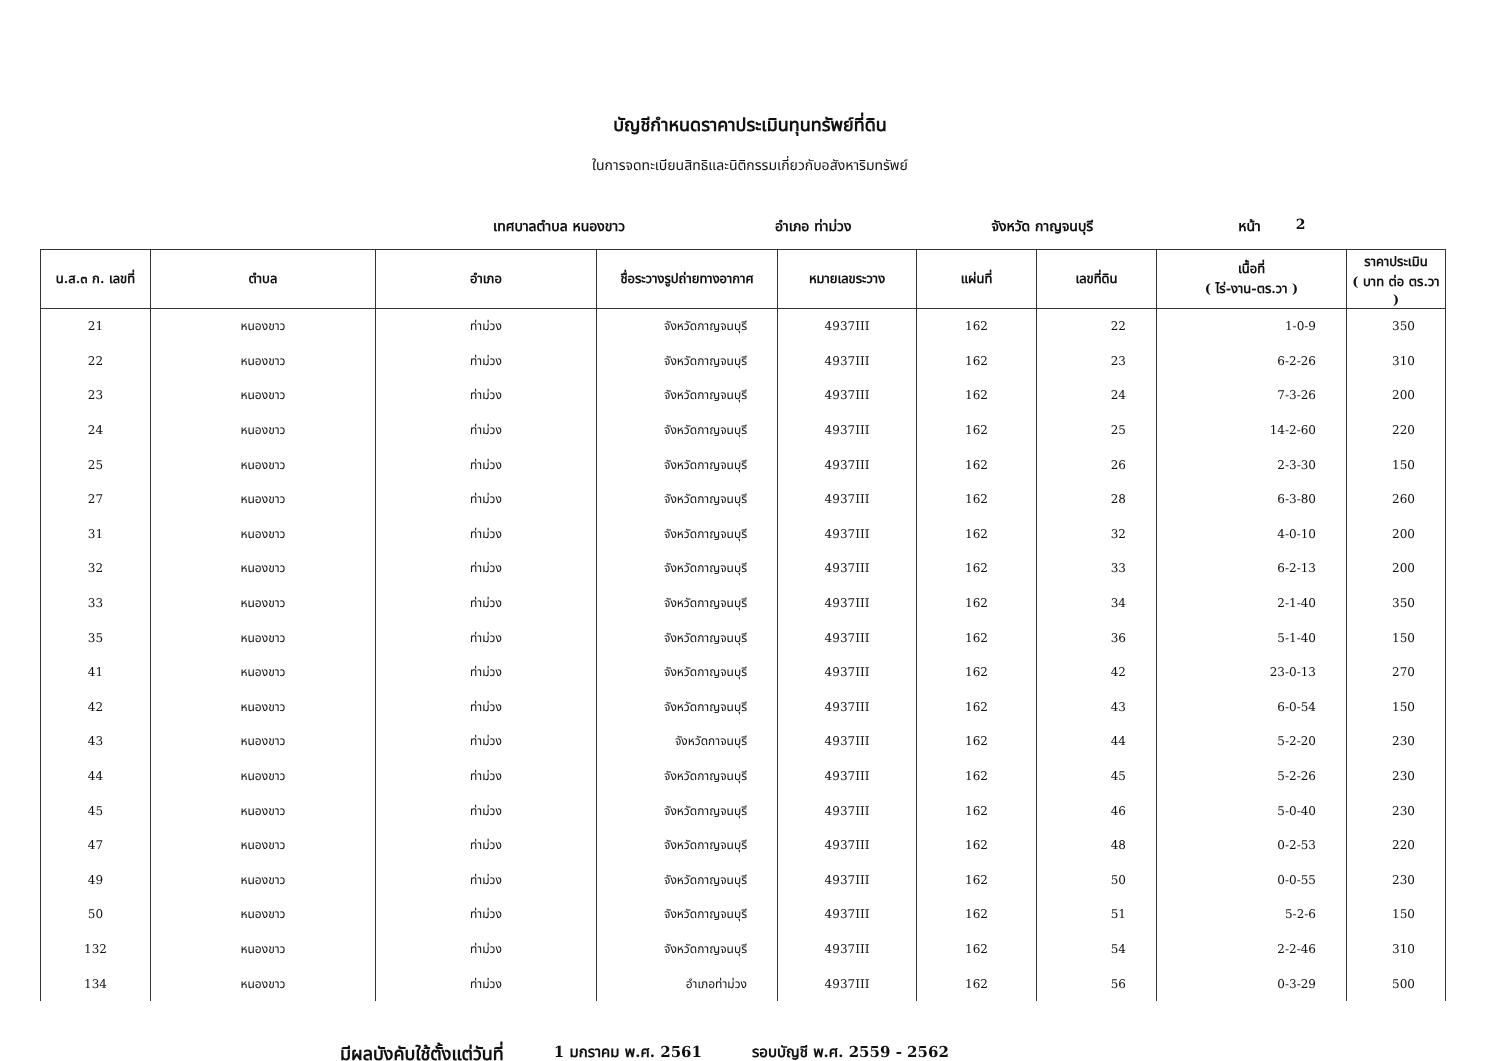บัญชีกำหนดราคาประเมินทุนทรัพย์ที่ดิน
ในการจดทะเบียนสิทธิและนิติกรรมเกี่ยวกับอสังหาริมทรัพย์
เทศบาลตำบล หนองขาว อำเภอ ท่าม่วง จังหวัด กาญจนบุรี หน้า 2
| น.ส.๓ ก. เลขที่ | ตำบล | อำเภอ | ชื่อระวางรูปถ่ายทางอากาศ | หมายเลขระวาง | แผ่นที่ | เลขที่ดิน | เนื้อที่ ( ไร่-งาน-ตร.วา ) | ราคาประเมิน ( บาท ต่อ ตร.วา ) |
| --- | --- | --- | --- | --- | --- | --- | --- | --- |
| 21 | หนองขาว | ท่าม่วง | จังหวัดกาญจนบุรี | 4937III | 162 | 22 | 1-0-9 | 350 |
| 22 | หนองขาว | ท่าม่วง | จังหวัดกาญจนบุรี | 4937III | 162 | 23 | 6-2-26 | 310 |
| 23 | หนองขาว | ท่าม่วง | จังหวัดกาญจนบุรี | 4937III | 162 | 24 | 7-3-26 | 200 |
| 24 | หนองขาว | ท่าม่วง | จังหวัดกาญจนบุรี | 4937III | 162 | 25 | 14-2-60 | 220 |
| 25 | หนองขาว | ท่าม่วง | จังหวัดกาญจนบุรี | 4937III | 162 | 26 | 2-3-30 | 150 |
| 27 | หนองขาว | ท่าม่วง | จังหวัดกาญจนบุรี | 4937III | 162 | 28 | 6-3-80 | 260 |
| 31 | หนองขาว | ท่าม่วง | จังหวัดกาญจนบุรี | 4937III | 162 | 32 | 4-0-10 | 200 |
| 32 | หนองขาว | ท่าม่วง | จังหวัดกาญจนบุรี | 4937III | 162 | 33 | 6-2-13 | 200 |
| 33 | หนองขาว | ท่าม่วง | จังหวัดกาญจนบุรี | 4937III | 162 | 34 | 2-1-40 | 350 |
| 35 | หนองขาว | ท่าม่วง | จังหวัดกาญจนบุรี | 4937III | 162 | 36 | 5-1-40 | 150 |
| 41 | หนองขาว | ท่าม่วง | จังหวัดกาญจนบุรี | 4937III | 162 | 42 | 23-0-13 | 270 |
| 42 | หนองขาว | ท่าม่วง | จังหวัดกาญจนบุรี | 4937III | 162 | 43 | 6-0-54 | 150 |
| 43 | หนองขาว | ท่าม่วง | จังหวัดกาจนบุรี | 4937III | 162 | 44 | 5-2-20 | 230 |
| 44 | หนองขาว | ท่าม่วง | จังหวัดกาญจนบุรี | 4937III | 162 | 45 | 5-2-26 | 230 |
| 45 | หนองขาว | ท่าม่วง | จังหวัดกาญจนบุรี | 4937III | 162 | 46 | 5-0-40 | 230 |
| 47 | หนองขาว | ท่าม่วง | จังหวัดกาญจนบุรี | 4937III | 162 | 48 | 0-2-53 | 220 |
| 49 | หนองขาว | ท่าม่วง | จังหวัดกาญจนบุรี | 4937III | 162 | 50 | 0-0-55 | 230 |
| 50 | หนองขาว | ท่าม่วง | จังหวัดกาญจนบุรี | 4937III | 162 | 51 | 5-2-6 | 150 |
| 132 | หนองขาว | ท่าม่วง | จังหวัดกาญจนบุรี | 4937III | 162 | 54 | 2-2-46 | 310 |
| 134 | หนองขาว | ท่าม่วง | อำเภอท่าม่วง | 4937III | 162 | 56 | 0-3-29 | 500 |
มีผลบังคับใช้ตั้งแต่วันที่ 1 มกราคม พ.ศ. 2561 รอบบัญชี พ.ศ. 2559 - 2562